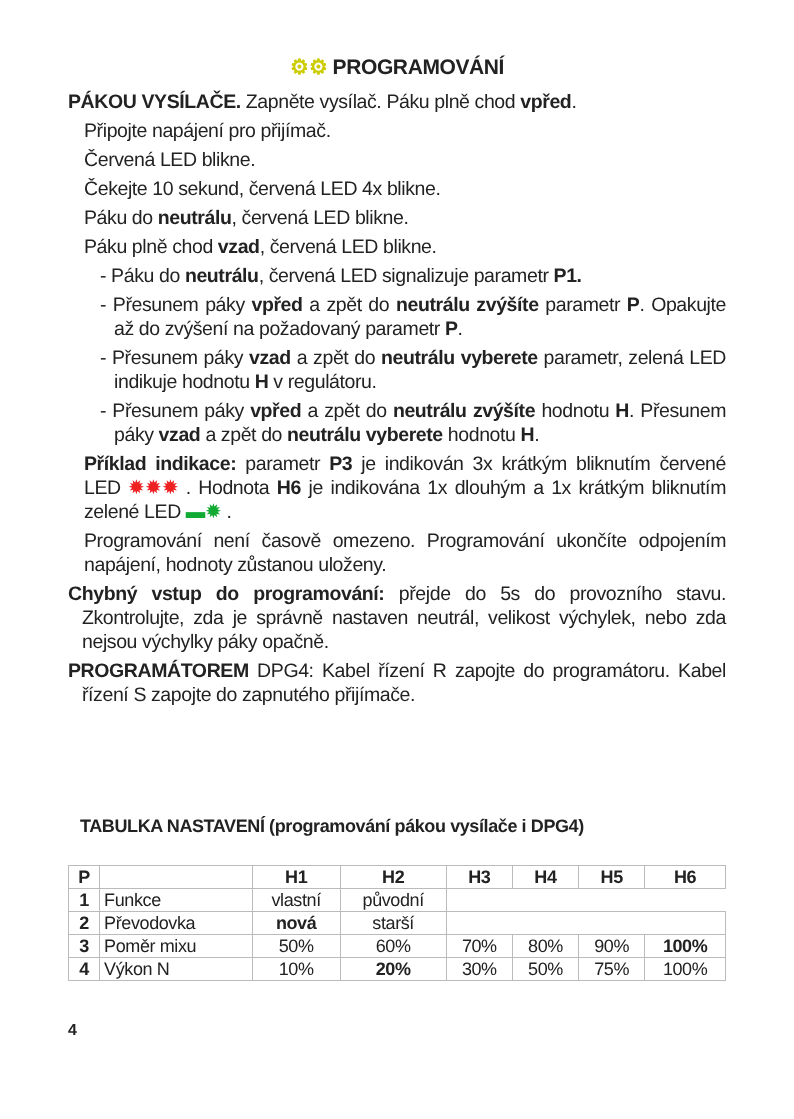⚙⚙ PROGRAMOVÁNÍ
PÁKOU VYSÍLAČE. Zapněte vysílač. Páku plně chod vpřed.
Připojte napájení pro přijímač.
Červená LED blikne.
Čekejte 10 sekund, červená LED 4x blikne.
Páku do neutrálu, červená LED blikne.
Páku plně chod vzad, červená LED blikne.
- Páku do neutrálu, červená LED signalizuje parametr P1.
- Přesunem páky vpřed a zpět do neutrálu zvýšíte parametr P. Opakujte až do zvýšení na požadovaný parametr P.
- Přesunem páky vzad a zpět do neutrálu vyberete parametr, zelená LED indikuje hodnotu H v regulátoru.
- Přesunem páky vpřed a zpět do neutrálu zvýšíte hodnotu H. Přesunem páky vzad a zpět do neutrálu vyberete hodnotu H.
Příklad indikace: parametr P3 je indikován 3x krátkým bliknutím červené LED ✹✹✹ . Hodnota H6 je indikována 1x dlouhým a 1x krátkým bliknutím zelené LED ▬✹ .
Programování není časově omezeno. Programování ukončíte odpojením napájení, hodnoty zůstanou uloženy.
Chybný vstup do programování: přejde do 5s do provozního stavu. Zkontrolujte, zda je správně nastaven neutrál, velikost výchylek, nebo zda nejsou výchylky páky opačně.
PROGRAMÁTOREM DPG4: Kabel řízení R zapojte do programátoru. Kabel řízení S zapojte do zapnutého přijímače.
TABULKA NASTAVENÍ (programování pákou vysílače i DPG4)
| P | | H1 | H2 | H3 | H4 | H5 | H6 |
| --- | --- | --- | --- | --- | --- | --- | --- |
| 1 | Funkce | vlastní | původní | | | | |
| 2 | Převodovka | nová | starší | | | | |
| 3 | Poměr mixu | 50% | 60% | 70% | 80% | 90% | 100% |
| 4 | Výkon N | 10% | 20% | 30% | 50% | 75% | 100% |
4